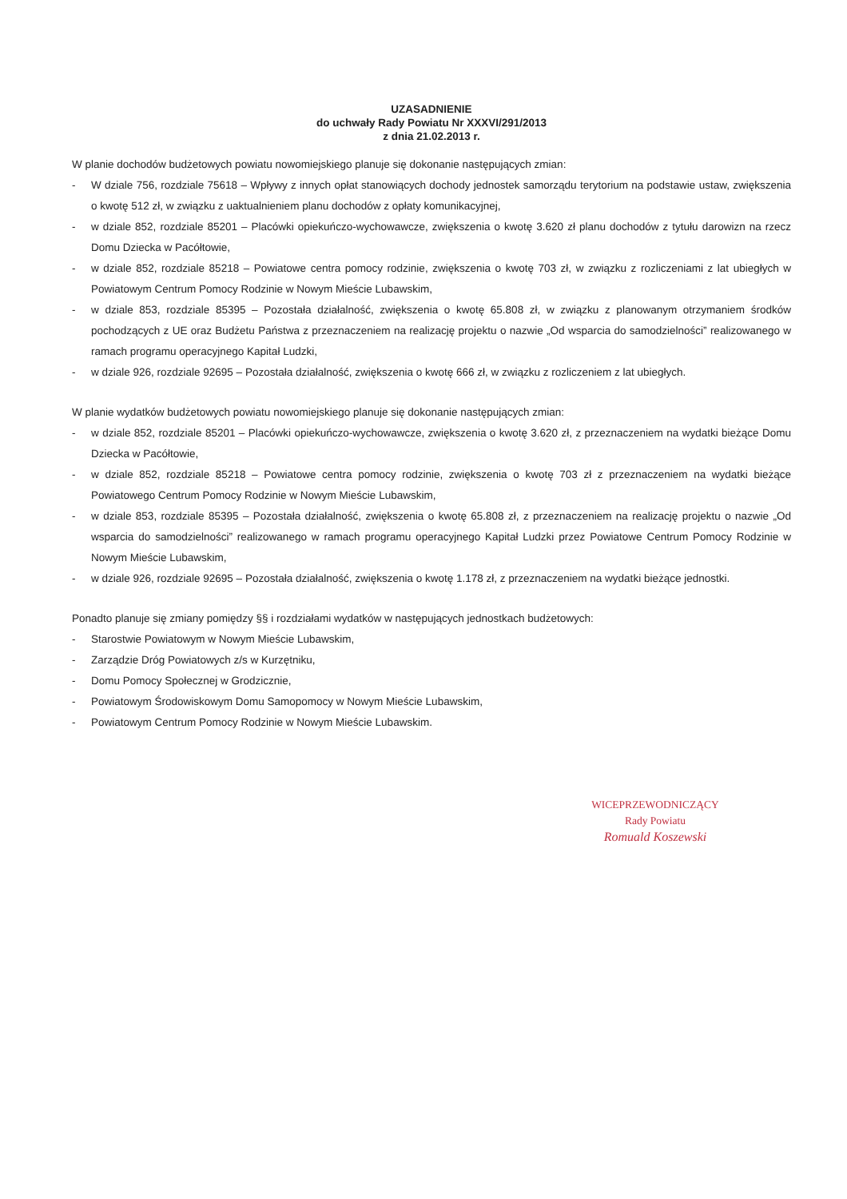UZASADNIENIE
do uchwały Rady Powiatu Nr XXXVI/291/2013
z dnia 21.02.2013 r.
W planie dochodów budżetowych powiatu nowomiejskiego planuje się dokonanie następujących zmian:
- W dziale 756, rozdziale 75618 – Wpływy z innych opłat stanowiących dochody jednostek samorządu terytorium na podstawie ustaw, zwiększenia o kwotę 512 zł, w związku z uaktualnieniem planu dochodów z opłaty komunikacyjnej,
- w dziale 852, rozdziale 85201 – Placówki opiekuńczo-wychowawcze, zwiększenia o kwotę 3.620 zł planu dochodów z tytułu darowizn na rzecz Domu Dziecka w Pacółtowie,
- w dziale 852, rozdziale 85218 – Powiatowe centra pomocy rodzinie, zwiększenia o kwotę 703 zł, w związku z rozliczeniami z lat ubiegłych w Powiatowym Centrum Pomocy Rodzinie w Nowym Mieście Lubawskim,
- w dziale 853, rozdziale 85395 – Pozostała działalność, zwiększenia o kwotę 65.808 zł, w związku z planowanym otrzymaniem środków pochodzących z UE oraz Budżetu Państwa z przeznaczeniem na realizację projektu o nazwie „Od wsparcia do samodzielności” realizowanego w ramach programu operacyjnego Kapitał Ludzki,
- w dziale 926, rozdziale 92695 – Pozostała działalność, zwiększenia o kwotę 666 zł, w związku z rozliczeniem z lat ubiegłych.
W planie wydatków budżetowych powiatu nowomiejskiego planuje się dokonanie następujących zmian:
- w dziale 852, rozdziale 85201 – Placówki opiekuńczo-wychowawcze, zwiększenia o kwotę 3.620 zł, z przeznaczeniem na wydatki bieżące Domu Dziecka w Pacółtowie,
- w dziale 852, rozdziale 85218 – Powiatowe centra pomocy rodzinie, zwiększenia o kwotę 703 zł z przeznaczeniem na wydatki bieżące Powiatowego Centrum Pomocy Rodzinie w Nowym Mieście Lubawskim,
- w dziale 853, rozdziale 85395 – Pozostała działalność, zwiększenia o kwotę 65.808 zł, z przeznaczeniem na realizację projektu o nazwie „Od wsparcia do samodzielności” realizowanego w ramach programu operacyjnego Kapitał Ludzki przez Powiatowe Centrum Pomocy Rodzinie w Nowym Mieście Lubawskim,
- w dziale 926, rozdziale 92695 – Pozostała działalność, zwiększenia o kwotę 1.178 zł, z przeznaczeniem na wydatki bieżące jednostki.
Ponadto planuje się zmiany pomiędzy §§ i rozdziałami wydatków w następujących jednostkach budżetowych:
- Starostwie Powiatowym w Nowym Mieście Lubawskim,
- Zarządzie Dróg Powiatowych z/s w Kurzętniku,
- Domu Pomocy Społecznej w Grodzicznie,
- Powiatowym Środowiskowym Domu Samopomocy w Nowym Mieście Lubawskim,
- Powiatowym Centrum Pomocy Rodzinie w Nowym Mieście Lubawskim.
WICEPRZEWODNICZĄCY
Rady Powiatu
Romuald Koszewski